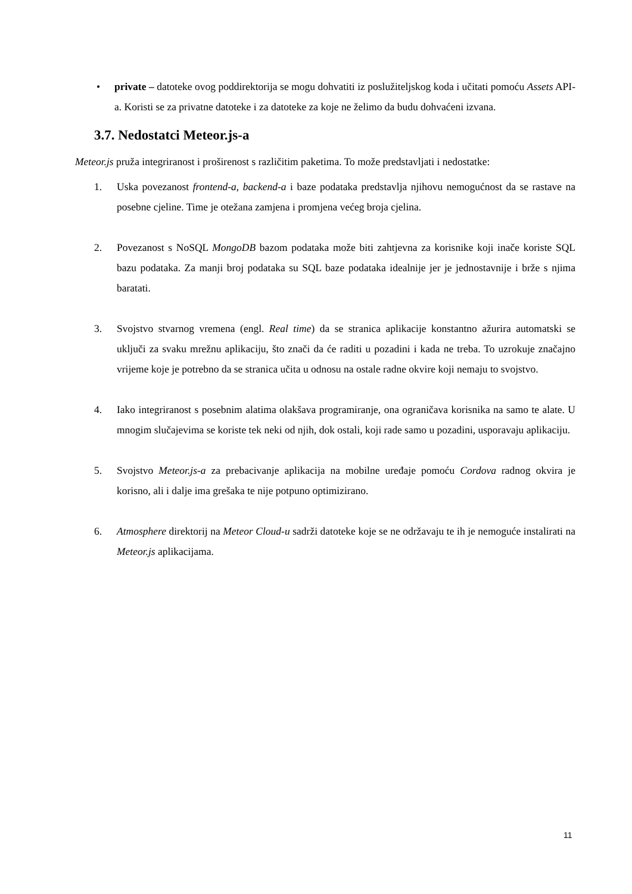• private – datoteke ovog poddirektorija se mogu dohvatiti iz poslužiteljskog koda i učitati pomoću Assets API-a. Koristi se za privatne datoteke i za datoteke za koje ne želimo da budu dohvaćeni izvana.
3.7. Nedostatci Meteor.js-a
Meteor.js pruža integriranost i proširenost s različitim paketima. To može predstavljati i nedostatke:
1. Uska povezanost frontend-a, backend-a i baze podataka predstavlja njihovu nemogućnost da se rastave na posebne cjeline. Time je otežana zamjena i promjena većeg broja cjelina.
2. Povezanost s NoSQL MongoDB bazom podataka može biti zahtjevna za korisnike koji inače koriste SQL bazu podataka. Za manji broj podataka su SQL baze podataka idealnije jer je jednostavnije i brže s njima baratati.
3. Svojstvo stvarnog vremena (engl. Real time) da se stranica aplikacije konstantno ažurira automatski se uključi za svaku mrežnu aplikaciju, što znači da će raditi u pozadini i kada ne treba. To uzrokuje značajno vrijeme koje je potrebno da se stranica učita u odnosu na ostale radne okvire koji nemaju to svojstvo.
4. Iako integriranost s posebnim alatima olakšava programiranje, ona ograničava korisnika na samo te alate. U mnogim slučajevima se koriste tek neki od njih, dok ostali, koji rade samo u pozadini, usporavaju aplikaciju.
5. Svojstvo Meteor.js-a za prebacivanje aplikacija na mobilne uređaje pomoću Cordova radnog okvira je korisno, ali i dalje ima grešaka te nije potpuno optimizirano.
6. Atmosphere direktorij na Meteor Cloud-u sadrži datoteke koje se ne održavaju te ih je nemoguće instalirati na Meteor.js aplikacijama.
11